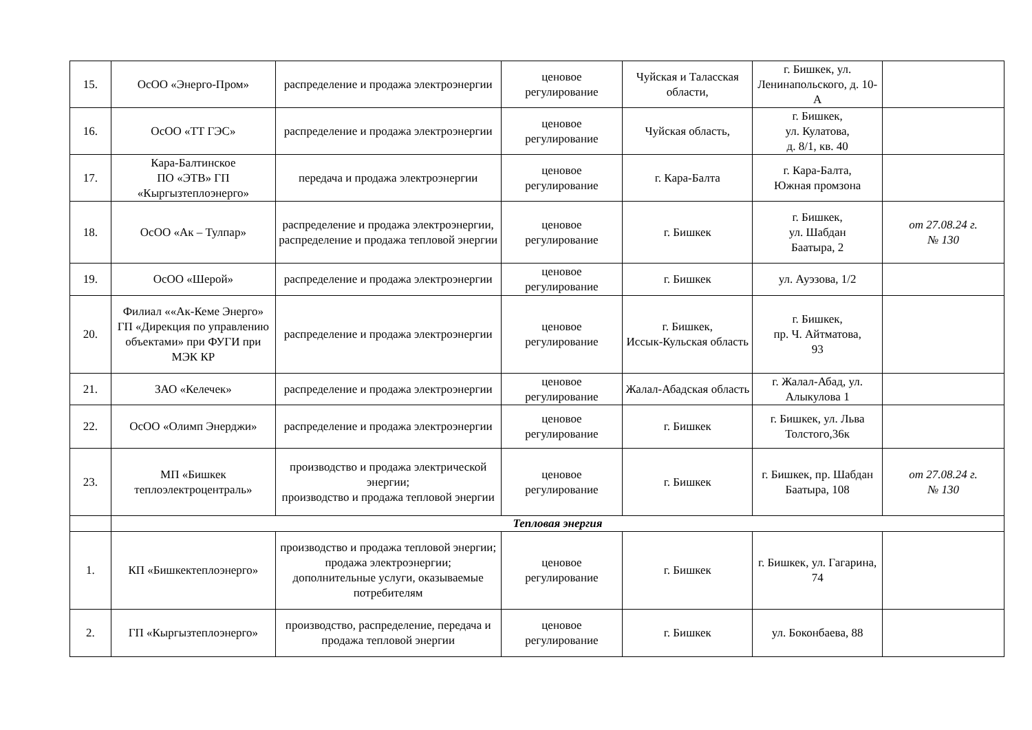| 15. | ОсОО «Энерго-Пром» | распределение и продажа электроэнергии | ценовое регулирование | Чуйская и Таласская области, | г. Бишкек, ул. Ленинапольского, д. 10-А | |
| 16. | ОсОО «ТТ ГЭС» | распределение и продажа электроэнергии | ценовое регулирование | Чуйская область, | г. Бишкек, ул. Кулатова, д. 8/1, кв. 40 | |
| 17. | Кара-Балтинское ПО «ЭТВ» ГП «Кыргызтеплоэнерго» | передача и продажа электроэнергии | ценовое регулирование | г. Кара-Балта | г. Кара-Балта, Южная промзона | |
| 18. | ОсОО «Ак – Тулпар» | распределение и продажа электроэнергии, распределение и продажа тепловой энергии | ценовое регулирование | г. Бишкек | г. Бишкек, ул. Шабдан Баатыра, 2 | от 27.08.24 г. № 130 |
| 19. | ОсОО «Шерой» | распределение и продажа электроэнергии | ценовое регулирование | г. Бишкек | ул. Ауэзова, 1/2 | |
| 20. | Филиал ««Ак-Кеме Энерго» ГП «Дирекция по управлению объектами» при ФУГИ при МЭК КР | распределение и продажа электроэнергии | ценовое регулирование | г. Бишкек, Иссык-Кульская область | г. Бишкек, пр. Ч. Айтматова, 93 | |
| 21. | ЗАО «Келечек» | распределение и продажа электроэнергии | ценовое регулирование | Жалал-Абадская область | г. Жалал-Абад, ул. Алыкулова 1 | |
| 22. | ОсОО «Олимп Энерджи» | распределение и продажа электроэнергии | ценовое регулирование | г. Бишкек | г. Бишкек, ул. Льва Толстого,36к | |
| 23. | МП «Бишкек теплоэлектроцентраль» | производство и продажа электрической энергии; производство и продажа тепловой энергии | ценовое регулирование | г. Бишкек | г. Бишкек, пр. Шабдан Баатыра, 108 | от 27.08.24 г. № 130 |
| | Тепловая энергия | | | | | |
| 1. | КП «Бишкектеплоэнерго» | производство и продажа тепловой энергии; продажа электроэнергии; дополнительные услуги, оказываемые потребителям | ценовое регулирование | г. Бишкек | г. Бишкек, ул. Гагарина, 74 | |
| 2. | ГП «Кыргызтеплоэнерго» | производство, распределение, передача и продажа тепловой энергии | ценовое регулирование | г. Бишкек | ул. Боконбаева, 88 | |